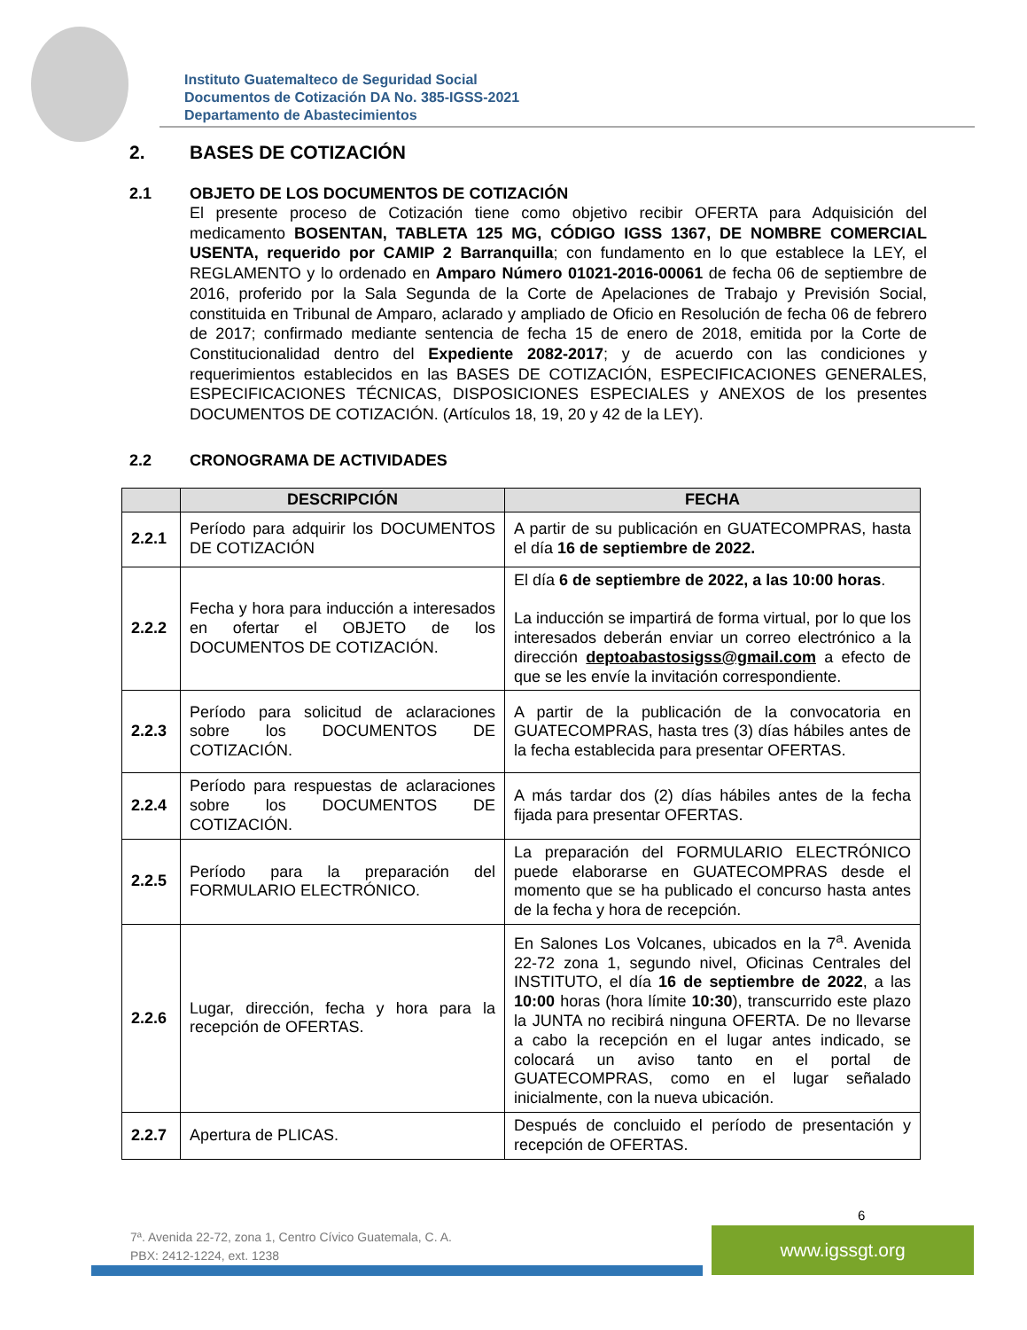Instituto Guatemalteco de Seguridad Social
Documentos de Cotización DA No. 385-IGSS-2021
Departamento de Abastecimientos
2. BASES DE COTIZACIÓN
2.1 OBJETO DE LOS DOCUMENTOS DE COTIZACIÓN
El presente proceso de Cotización tiene como objetivo recibir OFERTA para Adquisición del medicamento BOSENTAN, TABLETA 125 MG, CÓDIGO IGSS 1367, DE NOMBRE COMERCIAL USENTA, requerido por CAMIP 2 Barranquilla; con fundamento en lo que establece la LEY, el REGLAMENTO y lo ordenado en Amparo Número 01021-2016-00061 de fecha 06 de septiembre de 2016, proferido por la Sala Segunda de la Corte de Apelaciones de Trabajo y Previsión Social, constituida en Tribunal de Amparo, aclarado y ampliado de Oficio en Resolución de fecha 06 de febrero de 2017; confirmado mediante sentencia de fecha 15 de enero de 2018, emitida por la Corte de Constitucionalidad dentro del Expediente 2082-2017; y de acuerdo con las condiciones y requerimientos establecidos en las BASES DE COTIZACIÓN, ESPECIFICACIONES GENERALES, ESPECIFICACIONES TÉCNICAS, DISPOSICIONES ESPECIALES y ANEXOS de los presentes DOCUMENTOS DE COTIZACIÓN. (Artículos 18, 19, 20 y 42 de la LEY).
2.2 CRONOGRAMA DE ACTIVIDADES
| | DESCRIPCIÓN | FECHA |
| --- | --- | --- |
| 2.2.1 | Período para adquirir los DOCUMENTOS DE COTIZACIÓN | A partir de su publicación en GUATECOMPRAS, hasta el día 16 de septiembre de 2022. |
| 2.2.2 | Fecha y hora para inducción a interesados en ofertar el OBJETO de los DOCUMENTOS DE COTIZACIÓN. | El día 6 de septiembre de 2022, a las 10:00 horas . La inducción se impartirá de forma virtual, por lo que los interesados deberán enviar un correo electrónico a la dirección deptoabastosigss@gmail.com a efecto de que se les envíe la invitación correspondiente. |
| 2.2.3 | Período para solicitud de aclaraciones sobre los DOCUMENTOS DE COTIZACIÓN. | A partir de la publicación de la convocatoria en GUATECOMPRAS, hasta tres (3) días hábiles antes de la fecha establecida para presentar OFERTAS. |
| 2.2.4 | Período para respuestas de aclaraciones sobre los DOCUMENTOS DE COTIZACIÓN. | A más tardar dos (2) días hábiles antes de la fecha fijada para presentar OFERTAS. |
| 2.2.5 | Período para la preparación del FORMULARIO ELECTRÓNICO. | La preparación del FORMULARIO ELECTRÓNICO puede elaborarse en GUATECOMPRAS desde el momento que se ha publicado el concurso hasta antes de la fecha y hora de recepción. |
| 2.2.6 | Lugar, dirección, fecha y hora para la recepción de OFERTAS. | En Salones Los Volcanes, ubicados en la 7<sup>a</sup>. Avenida 22-72 zona 1, segundo nivel, Oficinas Centrales del INSTITUTO, el día 16 de septiembre de 2022 , a las 10:00 horas (hora límite 10:30 ), transcurrido este plazo la JUNTA no recibirá ninguna OFERTA. De no llevarse a cabo la recepción en el lugar antes indicado, se colocará un aviso tanto en el portal de GUATECOMPRAS, como en el lugar señalado inicialmente, con la nueva ubicación. |
| 2.2.7 | Apertura de PLICAS. | Después de concluido el período de presentación y recepción de OFERTAS. |
6
7ª. Avenida 22-72, zona 1, Centro Cívico Guatemala, C. A.
PBX: 2412-1224, ext. 1238
www.igssgt.org